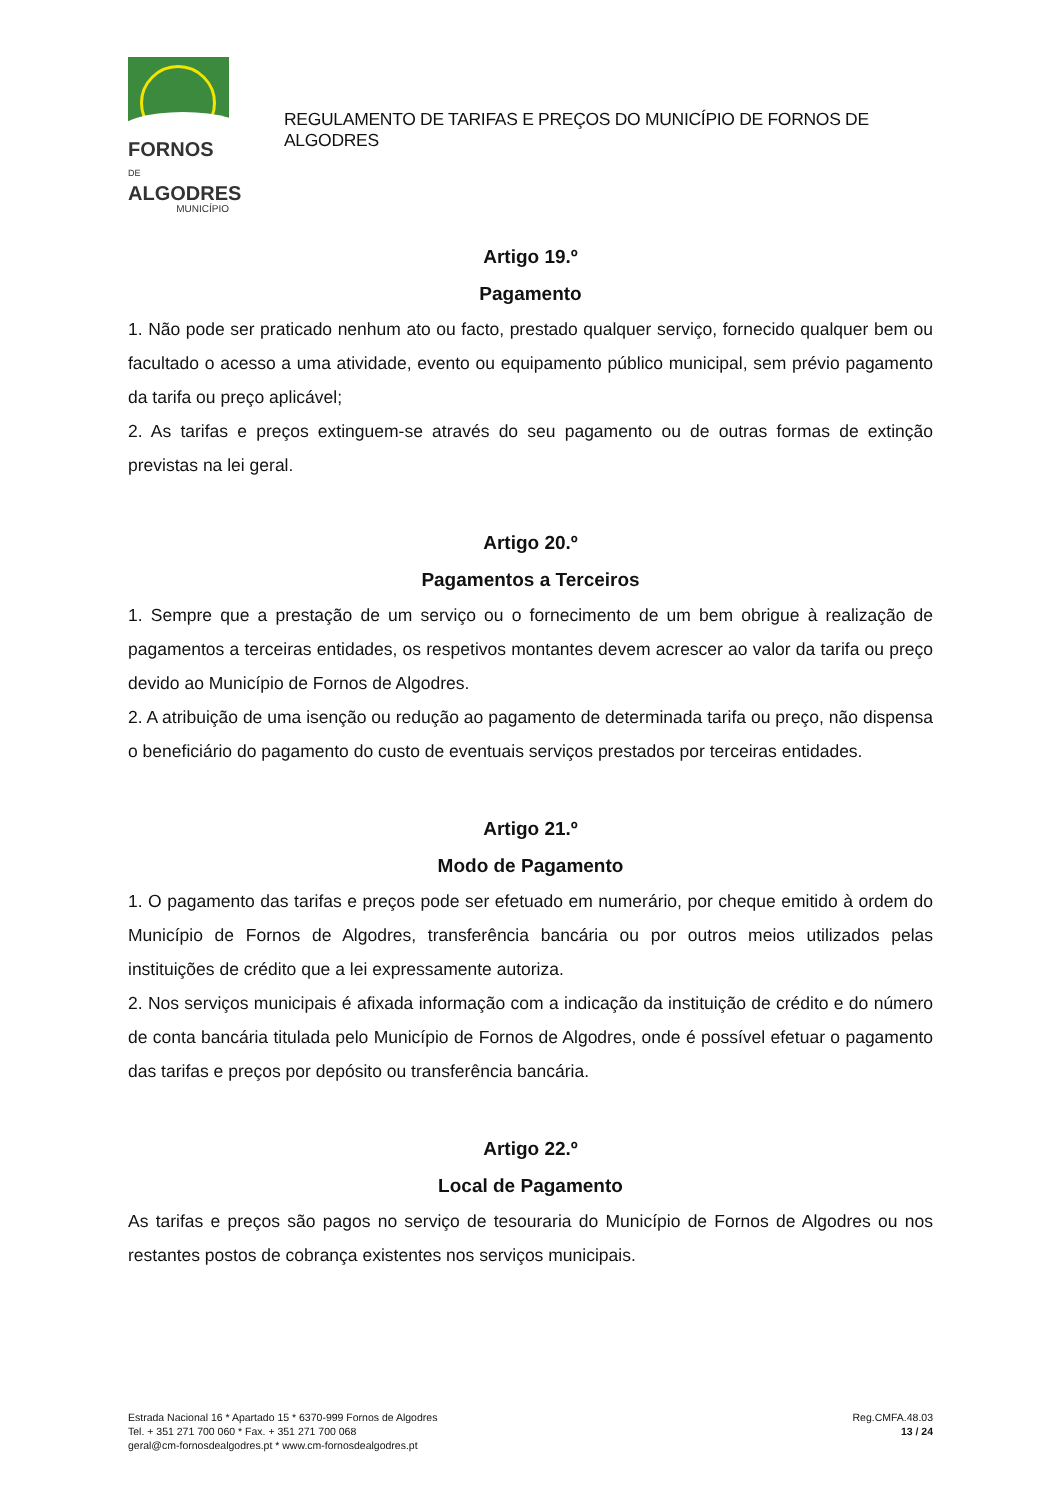FORNOS DE
ALGODRES
MUNICÍPIO
REGULAMENTO DE TARIFAS E PREÇOS DO MUNICÍPIO DE FORNOS DE ALGODRES
Artigo 19.º
Pagamento
1. Não pode ser praticado nenhum ato ou facto, prestado qualquer serviço, fornecido qualquer bem ou facultado o acesso a uma atividade, evento ou equipamento público municipal, sem prévio pagamento da tarifa ou preço aplicável;
2. As tarifas e preços extinguem-se através do seu pagamento ou de outras formas de extinção previstas na lei geral.
Artigo 20.º
Pagamentos a Terceiros
1. Sempre que a prestação de um serviço ou o fornecimento de um bem obrigue à realização de pagamentos a terceiras entidades, os respetivos montantes devem acrescer ao valor da tarifa ou preço devido ao Município de Fornos de Algodres.
2. A atribuição de uma isenção ou redução ao pagamento de determinada tarifa ou preço, não dispensa o beneficiário do pagamento do custo de eventuais serviços prestados por terceiras entidades.
Artigo 21.º
Modo de Pagamento
1. O pagamento das tarifas e preços pode ser efetuado em numerário, por cheque emitido à ordem do Município de Fornos de Algodres, transferência bancária ou por outros meios utilizados pelas instituições de crédito que a lei expressamente autoriza.
2. Nos serviços municipais é afixada informação com a indicação da instituição de crédito e do número de conta bancária titulada pelo Município de Fornos de Algodres, onde é possível efetuar o pagamento das tarifas e preços por depósito ou transferência bancária.
Artigo 22.º
Local de Pagamento
As tarifas e preços são pagos no serviço de tesouraria do Município de Fornos de Algodres ou nos restantes postos de cobrança existentes nos serviços municipais.
Estrada Nacional 16 * Apartado 15 * 6370-999 Fornos de Algodres
Tel. + 351 271 700 060 * Fax. + 351 271 700 068
geral@cm-fornosdealgodres.pt * www.cm-fornosdealgodres.pt
Reg.CMFA.48.03
13 / 24